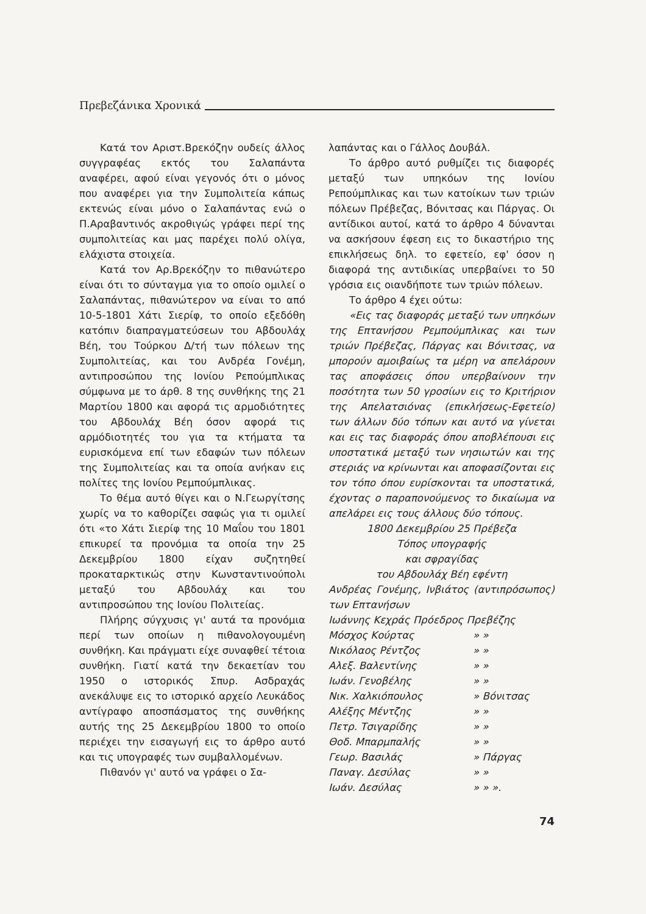Πρεβεζάνικα Χρονικά
Κατά τον Αριστ.Βρεκόζην ουδείς άλλος συγγραφέας εκτός του Σαλαπάντα αναφέρει, αφού είναι γεγονός ότι ο μόνος που αναφέρει για την Συμπολιτεία κάπως εκτενώς είναι μόνο ο Σαλαπάντας ενώ ο Π.Αραβαντινός ακροθιγώς γράφει περί της συμπολιτείας και μας παρέχει πολύ ολίγα, ελάχιστα στοιχεία.
Κατά τον Αρ.Βρεκόζην το πιθανώτερο είναι ότι το σύνταγμα για το οποίο ομιλεί ο Σαλαπάντας, πιθανώτερον να είναι το από 10-5-1801 Χάτι Σιερίφ, το οποίο εξεδόθη κατόπιν διαπραγματεύσεων του Αβδουλάχ Βέη, του Τούρκου Δ/τή των πόλεων της Συμπολιτείας, και του Ανδρέα Γονέμη, αντιπροσώπου της Ιονίου Ρεπούμπλικας σύμφωνα με το άρθ. 8 της συνθήκης της 21 Μαρτίου 1800 και αφορά τις αρμοδιότητες του Αβδουλάχ Βέη όσον αφορά τις αρμόδιοτητές του για τα κτήματα τα ευρισκόμενα επί των εδαφών των πόλεων της Συμπολιτείας και τα οποία ανήκαν εις πολίτες της Ιονίου Ρεμπούμπλικας.
Το θέμα αυτό θίγει και ο Ν.Γεωργίτσης χωρίς να το καθορίζει σαφώς για τι ομιλεί ότι «το Χάτι Σιερίφ της 10 Μαΐου του 1801 επικυρεί τα προνόμια τα οποία την 25 Δεκεμβρίου 1800 είχαν συζητηθεί προκαταρκτικώς στην Κωνσταντινούπολι μεταξύ του Αβδουλάχ και του αντιπροσώπου της Ιονίου Πολιτείας.
Πλήρης σύγχυσις γι' αυτά τα προνόμια περί των οποίων η πιθανολογουμένη συνθήκη. Και πράγματι είχε συναφθεί τέτοια συνθήκη. Γιατί κατά την δεκαετίαν του 1950 ο ιστορικός Σπυρ. Ασδραχάς ανεκάλυψε εις το ιστορικό αρχείο Λευκάδος αντίγραφο αποσπάσματος της συνθήκης αυτής της 25 Δεκεμβρίου 1800 το οποίο περιέχει την εισαγωγή εις το άρθρο αυτό και τις υπογραφές των συμβαλλομένων.
Πιθανόν γι' αυτό να γράφει ο Σα-
λαπάντας και ο Γάλλος Δουβάλ.
Το άρθρο αυτό ρυθμίζει τις διαφορές μεταξύ των υπηκόων της Ιονίου Ρεπούμπλικας και των κατοίκων των τριών πόλεων Πρέβεζας, Βόνιτσας και Πάργας. Οι αντίδικοι αυτοί, κατά το άρθρο 4 δύνανται να ασκήσουν έφεση εις το δικαστήριο της επικλήσεως δηλ. το εφετείο, εφ' όσον η διαφορά της αντιδικίας υπερβαίνει το 50 γρόσια εις οιανδήποτε των τριών πόλεων.
Το άρθρο 4 έχει ούτω:
«Εις τας διαφοράς μεταξύ των υπηκόων της Επτανήσου Ρεμπούμπλικας και των τριών Πρέβεζας, Πάργας και Βόνιτσας, να μπορούν αμοιβαίως τα μέρη να απελάρουν τας αποφάσεις όπου υπερβαίνουν την ποσότητα των 50 γροσίων εις το Κριτήριον της Απελατσιόνας (επικλήσεως-Εφετείο) των άλλων δύο τόπων και αυτό να γίνεται και εις τας διαφοράς όπου αποβλέπουσι εις υποστατικά μεταξύ των νησιωτών και της στεριάς να κρίνωνται και αποφασίζονται εις τον τόπο όπου ευρίσκονται τα υποστατικά, έχοντας ο παραπονούμενος το δικαίωμα να απελάρει εις τους άλλους δύο τόπους.
1800 Δεκεμβρίου 25 Πρέβεζα
Τόπος υπογραφής
και σφραγίδας
του Αβδουλάχ Βέη εφέντη
Ανδρέας Γονέμης, Ινβιάτος (αντιπρόσωπος) των Επτανήσων
| Ιωάννης Κεχράς Πρόεδρος Πρεβέζης | | |
| Μόσχος Κούρτας | » | » |
| Νικόλαος Ρέντζος | » | » |
| Αλεξ. Βαλεντίνης | » | » |
| Ιωάν. Γενοβέλης | » | » |
| Νικ. Χαλκιόπουλος | » | Βόνιτσας |
| Αλέξης Μέντζης | » | » |
| Πετρ. Τσιγαρίδης | » | » |
| Θοδ. Μπαρμπαλής | » | » |
| Γεωρ. Βασιλάς | » | Πάργας |
| Παναγ. Δεσύλας | » | » |
| Ιωάν. Δεσύλας | » | » ». |
74